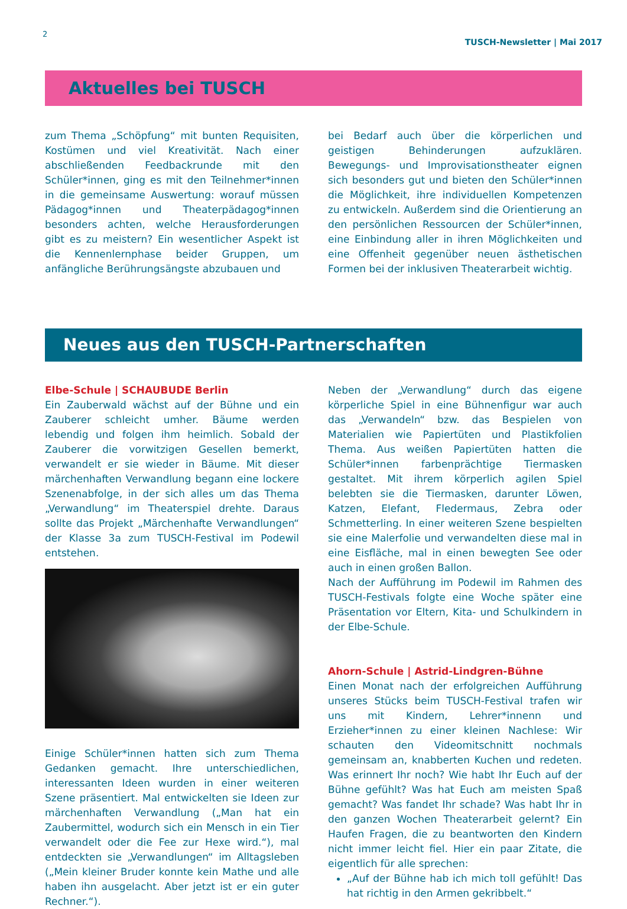2
TUSCH-Newsletter | Mai 2017
Aktuelles bei TUSCH
zum Thema „Schöpfung“ mit bunten Requisiten, Kostümen und viel Kreativität. Nach einer abschließenden Feedbackrunde mit den Schüler*innen, ging es mit den Teilnehmer*innen in die gemeinsame Auswertung: worauf müssen Pädagog*innen und Theaterpädagog*innen besonders achten, welche Herausforderungen gibt es zu meistern? Ein wesentlicher Aspekt ist die Kennenlernphase beider Gruppen, um anfängliche Berührungsängste abzubauen und
bei Bedarf auch über die körperlichen und geistigen Behinderungen aufzuklären. Bewegungs- und Improvisationstheater eignen sich besonders gut und bieten den Schüler*innen die Möglichkeit, ihre individuellen Kompetenzen zu entwickeln. Außerdem sind die Orientierung an den persönlichen Ressourcen der Schüler*innen, eine Einbindung aller in ihren Möglichkeiten und eine Offenheit gegenüber neuen ästhetischen Formen bei der inklusiven Theaterarbeit wichtig.
Neues aus den TUSCH-Partnerschaften
Elbe-Schule | SCHAUBUDE Berlin
Ein Zauberwald wächst auf der Bühne und ein Zauberer schleicht umher. Bäume werden lebendig und folgen ihm heimlich. Sobald der Zauberer die vorwitzigen Gesellen bemerkt, verwandelt er sie wieder in Bäume. Mit dieser märchenhaften Verwandlung begann eine lockere Szenenabfolge, in der sich alles um das Thema „Verwandlung“ im Theaterspiel drehte. Daraus sollte das Projekt „Märchenhafte Verwandlungen“ der Klasse 3a zum TUSCH-Festival im Podewil entstehen.
Einige Schüler*innen hatten sich zum Thema Gedanken gemacht. Ihre unterschiedlichen, interessanten Ideen wurden in einer weiteren Szene präsentiert. Mal entwickelten sie Ideen zur märchenhaften Verwandlung („Man hat ein Zaubermittel, wodurch sich ein Mensch in ein Tier verwandelt oder die Fee zur Hexe wird.“), mal entdeckten sie „Verwandlungen“ im Alltagsleben („Mein kleiner Bruder konnte kein Mathe und alle haben ihn ausgelacht. Aber jetzt ist er ein guter Rechner.“).
Neben der „Verwandlung“ durch das eigene körperliche Spiel in eine Bühnenfigur war auch das „Verwandeln“ bzw. das Bespielen von Materialien wie Papiertüten und Plastikfolien Thema. Aus weißen Papiertüten hatten die Schüler*innen farbenprächtige Tiermasken gestaltet. Mit ihrem körperlich agilen Spiel belebten sie die Tiermasken, darunter Löwen, Katzen, Elefant, Fledermaus, Zebra oder Schmetterling. In einer weiteren Szene bespielten sie eine Malerfolie und verwandelten diese mal in eine Eisfläche, mal in einen bewegten See oder auch in einen großen Ballon.
Nach der Aufführung im Podewil im Rahmen des TUSCH-Festivals folgte eine Woche später eine Präsentation vor Eltern, Kita- und Schulkindern in der Elbe-Schule.
Ahorn-Schule | Astrid-Lindgren-Bühne
Einen Monat nach der erfolgreichen Aufführung unseres Stücks beim TUSCH-Festival trafen wir uns mit Kindern, Lehrer*innenn und Erzieher*innen zu einer kleinen Nachlese: Wir schauten den Videomitschnitt nochmals gemeinsam an, knabberten Kuchen und redeten. Was erinnert Ihr noch? Wie habt Ihr Euch auf der Bühne gefühlt? Was hat Euch am meisten Spaß gemacht? Was fandet Ihr schade? Was habt Ihr in den ganzen Wochen Theaterarbeit gelernt? Ein Haufen Fragen, die zu beantworten den Kindern nicht immer leicht fiel. Hier ein paar Zitate, die eigentlich für alle sprechen:
„Auf der Bühne hab ich mich toll gefühlt! Das hat richtig in den Armen gekribbelt.“